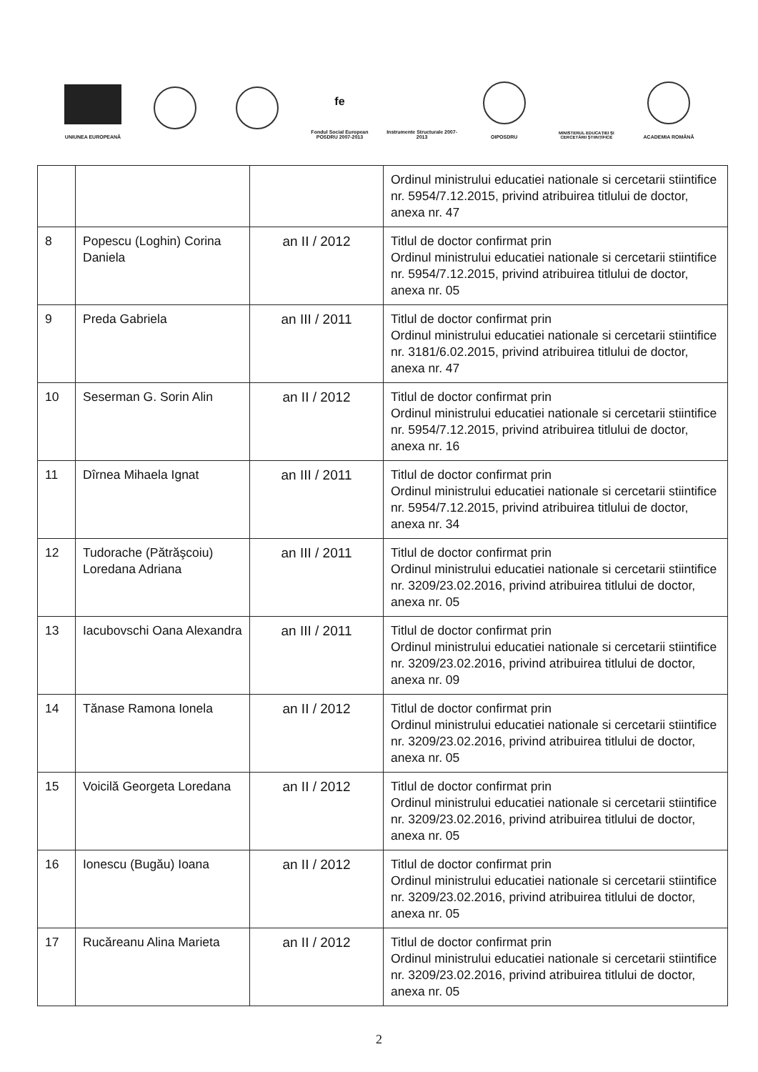UNIUNEA EUROPEANĂ
fe
Fondul Social European POSDRU 2007-2013
Instrumente Structurale 2007-2013
OIPOSDRU
MINISTERUL EDUCAȚIEI ȘI CERCETĂRII ȘTIINȚIFICE
ACADEMIA ROMÂNĂ
| | | | Ordinul ministrului educatiei nationale si cercetarii stiintifice nr. 5954/7.12.2015, privind atribuirea titlului de doctor, anexa nr. 47 |
| 8 | Popescu (Loghin) Corina Daniela | an II / 2012 | Titlul de doctor confirmat prin Ordinul ministrului educatiei nationale si cercetarii stiintifice nr. 5954/7.12.2015, privind atribuirea titlului de doctor, anexa nr. 05 |
| 9 | Preda Gabriela | an III / 2011 | Titlul de doctor confirmat prin Ordinul ministrului educatiei nationale si cercetarii stiintifice nr. 3181/6.02.2015, privind atribuirea titlului de doctor, anexa nr. 47 |
| 10 | Seserman G. Sorin Alin | an II / 2012 | Titlul de doctor confirmat prin Ordinul ministrului educatiei nationale si cercetarii stiintifice nr. 5954/7.12.2015, privind atribuirea titlului de doctor, anexa nr. 16 |
| 11 | Dîrnea Mihaela Ignat | an III / 2011 | Titlul de doctor confirmat prin Ordinul ministrului educatiei nationale si cercetarii stiintifice nr. 5954/7.12.2015, privind atribuirea titlului de doctor, anexa nr. 34 |
| 12 | Tudorache (Pătrăşcoiu) Loredana Adriana | an III / 2011 | Titlul de doctor confirmat prin Ordinul ministrului educatiei nationale si cercetarii stiintifice nr. 3209/23.02.2016, privind atribuirea titlului de doctor, anexa nr. 05 |
| 13 | Iacubovschi Oana Alexandra | an III / 2011 | Titlul de doctor confirmat prin Ordinul ministrului educatiei nationale si cercetarii stiintifice nr. 3209/23.02.2016, privind atribuirea titlului de doctor, anexa nr. 09 |
| 14 | Tănase Ramona Ionela | an II / 2012 | Titlul de doctor confirmat prin Ordinul ministrului educatiei nationale si cercetarii stiintifice nr. 3209/23.02.2016, privind atribuirea titlului de doctor, anexa nr. 05 |
| 15 | Voicilă Georgeta Loredana | an II / 2012 | Titlul de doctor confirmat prin Ordinul ministrului educatiei nationale si cercetarii stiintifice nr. 3209/23.02.2016, privind atribuirea titlului de doctor, anexa nr. 05 |
| 16 | Ionescu (Bugău) Ioana | an II / 2012 | Titlul de doctor confirmat prin Ordinul ministrului educatiei nationale si cercetarii stiintifice nr. 3209/23.02.2016, privind atribuirea titlului de doctor, anexa nr. 05 |
| 17 | Rucăreanu Alina Marieta | an II / 2012 | Titlul de doctor confirmat prin Ordinul ministrului educatiei nationale si cercetarii stiintifice nr. 3209/23.02.2016, privind atribuirea titlului de doctor, anexa nr. 05 |
2